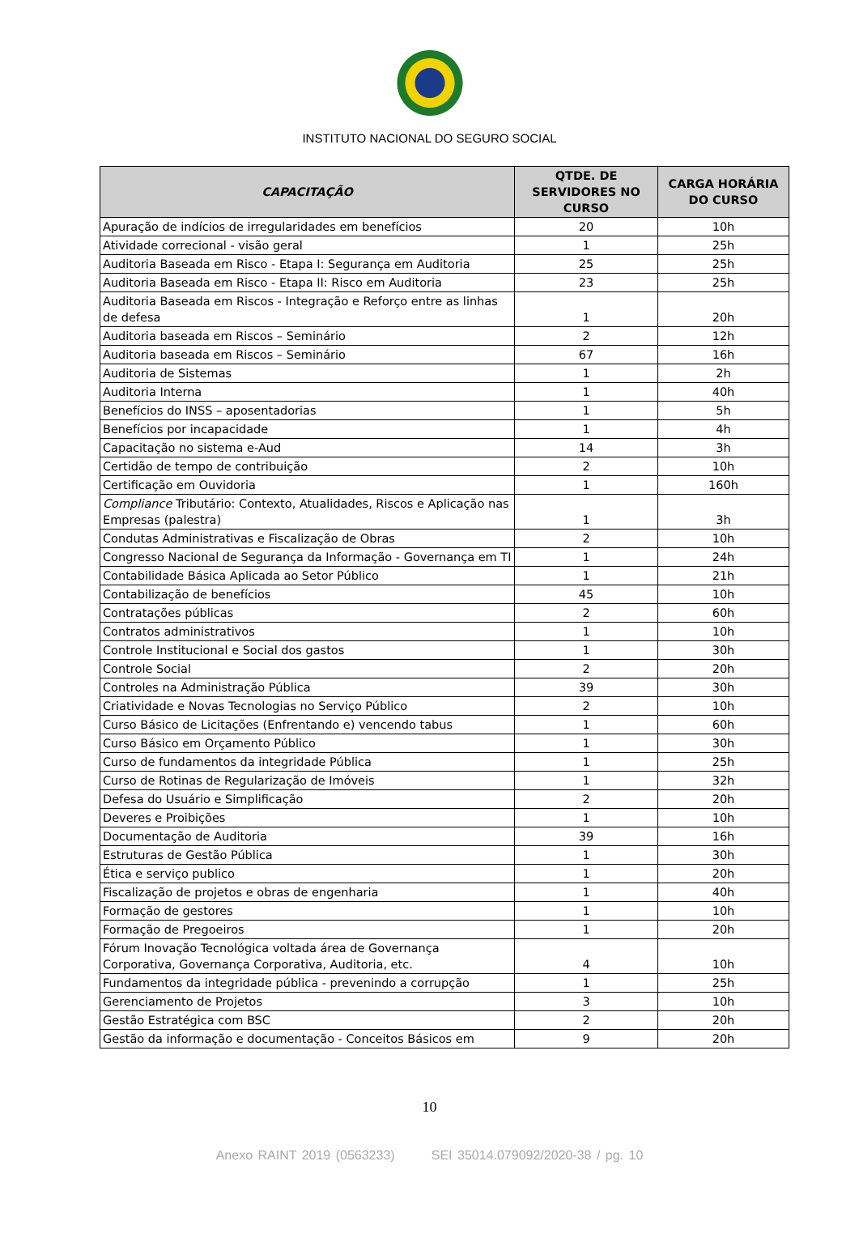INSTITUTO NACIONAL DO SEGURO SOCIAL
| CAPACITAÇÃO | QTDE. DE SERVIDORES NO CURSO | CARGA HORÁRIA DO CURSO |
| --- | --- | --- |
| Apuração de indícios de irregularidades em benefícios | 20 | 10h |
| Atividade correcional - visão geral | 1 | 25h |
| Auditoria Baseada em Risco - Etapa I: Segurança em Auditoria | 25 | 25h |
| Auditoria Baseada em Risco - Etapa II: Risco em Auditoria | 23 | 25h |
| Auditoria Baseada em Riscos - Integração e Reforço entre as linhas de defesa | 1 | 20h |
| Auditoria baseada em Riscos – Seminário | 2 | 12h |
| Auditoria baseada em Riscos – Seminário | 67 | 16h |
| Auditoria de Sistemas | 1 | 2h |
| Auditoria Interna | 1 | 40h |
| Benefícios do INSS – aposentadorias | 1 | 5h |
| Benefícios por incapacidade | 1 | 4h |
| Capacitação no sistema e-Aud | 14 | 3h |
| Certidão de tempo de contribuição | 2 | 10h |
| Certificação em Ouvidoria | 1 | 160h |
| Compliance Tributário: Contexto, Atualidades, Riscos e Aplicação nas Empresas (palestra) | 1 | 3h |
| Condutas Administrativas e Fiscalização de Obras | 2 | 10h |
| Congresso Nacional de Segurança da Informação - Governança em TI | 1 | 24h |
| Contabilidade Básica Aplicada ao Setor Público | 1 | 21h |
| Contabilização de benefícios | 45 | 10h |
| Contratações públicas | 2 | 60h |
| Contratos administrativos | 1 | 10h |
| Controle Institucional e Social dos gastos | 1 | 30h |
| Controle Social | 2 | 20h |
| Controles na Administração Pública | 39 | 30h |
| Criatividade e Novas Tecnologias no Serviço Público | 2 | 10h |
| Curso Básico de Licitações (Enfrentando e) vencendo tabus | 1 | 60h |
| Curso Básico em Orçamento Público | 1 | 30h |
| Curso de fundamentos da integridade Pública | 1 | 25h |
| Curso de Rotinas de Regularização de Imóveis | 1 | 32h |
| Defesa do Usuário e Simplificação | 2 | 20h |
| Deveres e Proibições | 1 | 10h |
| Documentação de Auditoria | 39 | 16h |
| Estruturas de Gestão Pública | 1 | 30h |
| Ética e serviço publico | 1 | 20h |
| Fiscalização de projetos e obras de engenharia | 1 | 40h |
| Formação de gestores | 1 | 10h |
| Formação de Pregoeiros | 1 | 20h |
| Fórum Inovação Tecnológica voltada área de Governança Corporativa, Governança Corporativa, Auditoria, etc. | 4 | 10h |
| Fundamentos da integridade pública - prevenindo a corrupção | 1 | 25h |
| Gerenciamento de Projetos | 3 | 10h |
| Gestão Estratégica com BSC | 2 | 20h |
| Gestão da informação e documentação - Conceitos Básicos em | 9 | 20h |
10
Anexo RAINT 2019 (0563233) SEI 35014.079092/2020-38 / pg. 10